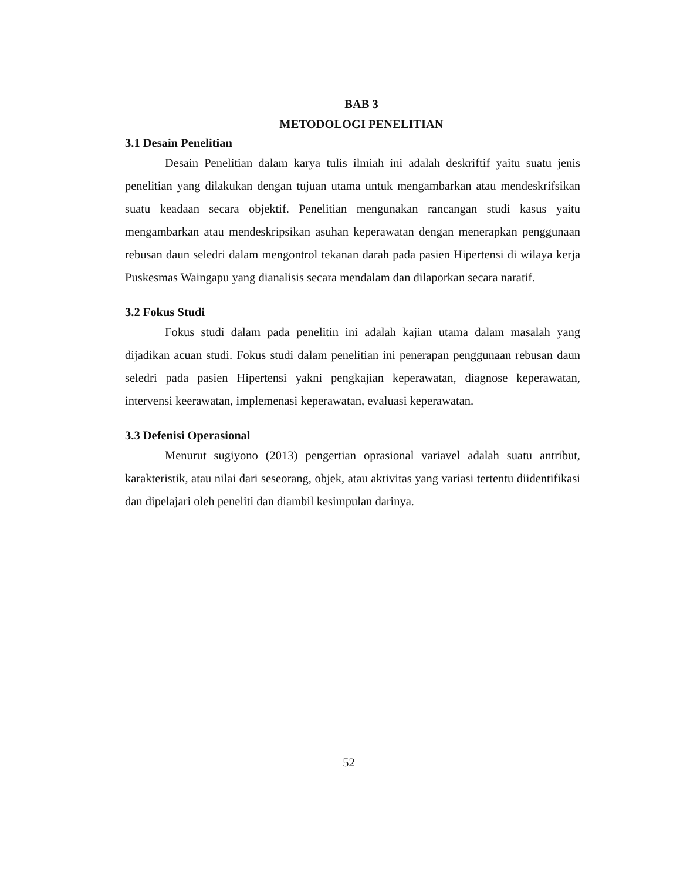BAB 3
METODOLOGI PENELITIAN
3.1 Desain Penelitian
Desain Penelitian dalam karya tulis ilmiah ini adalah deskriftif yaitu suatu jenis penelitian yang dilakukan dengan tujuan utama untuk mengambarkan atau mendeskrifsikan suatu keadaan secara objektif. Penelitian mengunakan rancangan studi kasus yaitu mengambarkan atau mendeskripsikan asuhan keperawatan dengan menerapkan penggunaan rebusan daun seledri dalam mengontrol tekanan darah pada pasien Hipertensi di wilaya kerja Puskesmas Waingapu yang dianalisis secara mendalam dan dilaporkan secara naratif.
3.2 Fokus Studi
Fokus studi dalam pada penelitin ini adalah kajian utama dalam masalah yang dijadikan acuan studi. Fokus studi dalam penelitian ini penerapan penggunaan rebusan daun seledri pada pasien Hipertensi yakni pengkajian keperawatan, diagnose keperawatan, intervensi keerawatan, implemenasi keperawatan, evaluasi keperawatan.
3.3 Defenisi Operasional
Menurut sugiyono (2013) pengertian oprasional variavel adalah suatu antribut, karakteristik, atau nilai dari seseorang, objek, atau aktivitas yang variasi tertentu diidentifikasi dan dipelajari oleh peneliti dan diambil kesimpulan darinya.
52